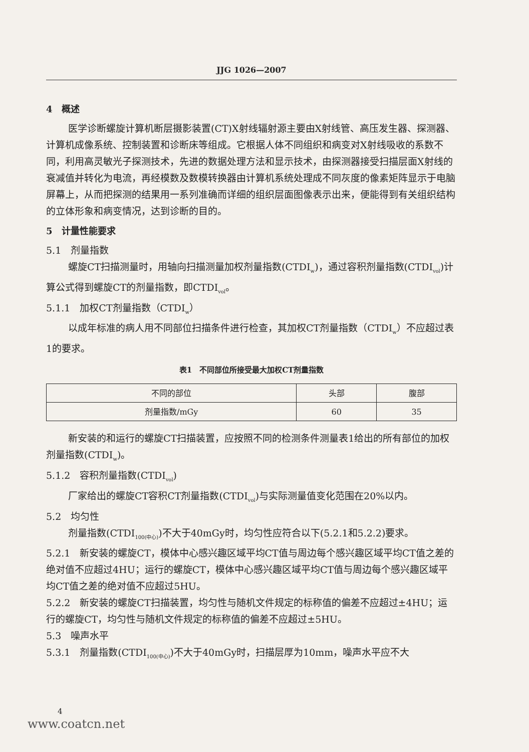JJG 1026—2007
4　概述
医学诊断螺旋计算机断层摄影装置(CT)X射线辐射源主要由X射线管、高压发生器、探测器、计算机成像系统、控制装置和诊断床等组成。它根据人体不同组织和病变对X射线吸收的系数不同，利用高灵敏光子探测技术，先进的数据处理方法和显示技术，由探测器接受扫描层面X射线的衰减值并转化为电流，再经模数及数模转换器由计算机系统处理成不同灰度的像素矩阵显示于电脑屏幕上，从而把探测的结果用一系列准确而详细的组织层面图像表示出来，便能得到有关组织结构的立体形象和病变情况，达到诊断的目的。
5　计量性能要求
5.1　剂量指数
螺旋CT扫描测量时，用轴向扫描测量加权剂量指数(CTDI<sub>w</sub>)，通过容积剂量指数(CTDI<sub>vol</sub>)计算公式得到螺旋CT的剂量指数，即CTDI<sub>vol</sub>。
5.1.1　加权CT剂量指数（CTDI<sub>w</sub>）
以成年标准的病人用不同部位扫描条件进行检查，其加权CT剂量指数（CTDI<sub>w</sub>）不应超过表1的要求。
表1　不同部位所接受最大加权CT剂量指数
| 不同的部位 | 头部 | 腹部 |
| 剂量指数/mGy | 60 | 35 |
新安装的和运行的螺旋CT扫描装置，应按照不同的检测条件测量表1给出的所有部位的加权剂量指数(CTDI<sub>w</sub>)。
5.1.2　容积剂量指数(CTDI<sub>vol</sub>)
厂家给出的螺旋CT容积CT剂量指数(CTDI<sub>vol</sub>)与实际测量值变化范围在20%以内。
5.2　均匀性
剂量指数(CTDI<sub>100(中心)</sub>)不大于40mGy时，均匀性应符合以下(5.2.1和5.2.2)要求。
5.2.1　新安装的螺旋CT，模体中心感兴趣区域平均CT值与周边每个感兴趣区域平均CT值之差的绝对值不应超过4HU；运行的螺旋CT，模体中心感兴趣区域平均CT值与周边每个感兴趣区域平均CT值之差的绝对值不应超过5HU。
5.2.2　新安装的螺旋CT扫描装置，均匀性与随机文件规定的标称值的偏差不应超过±4HU；运行的螺旋CT，均匀性与随机文件规定的标称值的偏差不应超过±5HU。
5.3　噪声水平
5.3.1　剂量指数(CTDI<sub>100(中心)</sub>)不大于40mGy时，扫描层厚为10mm，噪声水平应不大
4
www.coatcn.net